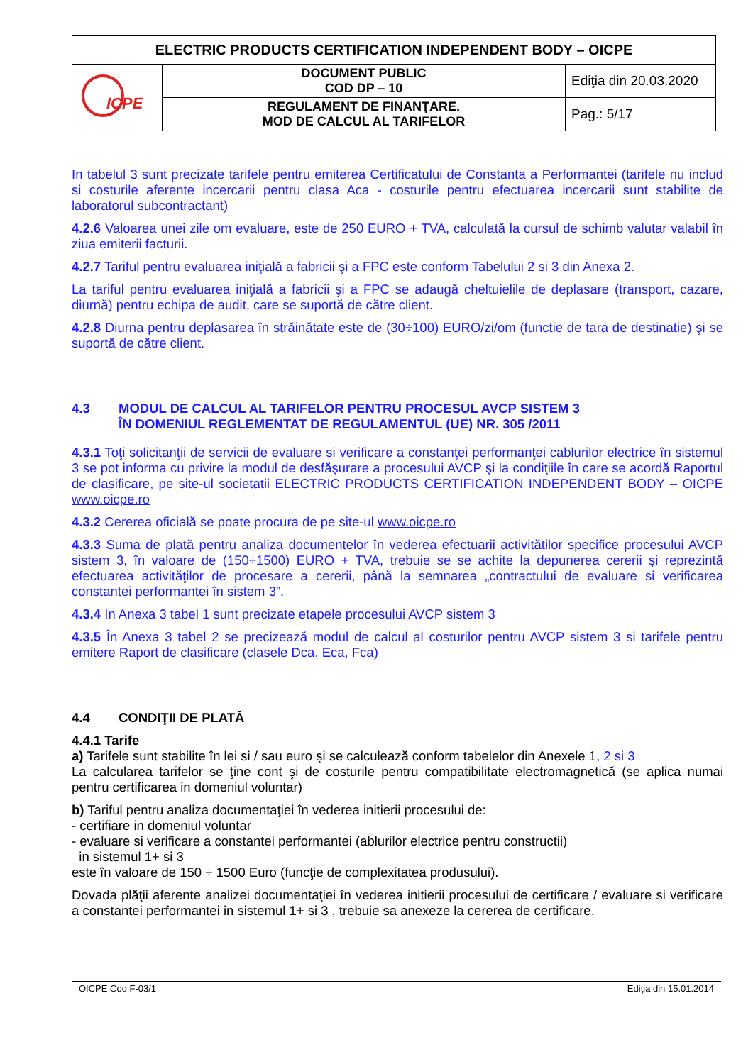| ELECTRIC PRODUCTS CERTIFICATION INDEPENDENT BODY – OICPE | | |
| ICPE | DOCUMENT PUBLIC COD DP – 10 | Ediţia din 20.03.2020 |
| | REGULAMENT DE FINANŢARE. MOD DE CALCUL AL TARIFELOR | Pag.: 5/17 |
In tabelul 3 sunt precizate tarifele pentru emiterea Certificatului de Constanta a Performantei (tarifele nu includ si costurile aferente incercarii pentru clasa Aca - costurile pentru efectuarea incercarii sunt stabilite de laboratorul subcontractant)
4.2.6 Valoarea unei zile om evaluare, este de 250 EURO + TVA, calculată la cursul de schimb valutar valabil în ziua emiterii facturii.
4.2.7 Tariful pentru evaluarea iniţială a fabricii şi a FPC este conform Tabelului 2 si 3 din Anexa 2.
La tariful pentru evaluarea iniţială a fabricii şi a FPC se adaugă cheltuielile de deplasare (transport, cazare, diurnă) pentru echipa de audit, care se suportă de către client.
4.2.8 Diurna pentru deplasarea în străinătate este de (30÷100) EURO/zi/om (functie de tara de destinatie) şi se suportă de către client.
4.3 MODUL DE CALCUL AL TARIFELOR PENTRU PROCESUL AVCP SISTEM 3
ÎN DOMENIUL REGLEMENTAT DE REGULAMENTUL (UE) NR. 305 /2011
4.3.1 Toţi solicitanţii de servicii de evaluare si verificare a constanţei performanţei cablurilor electrice în sistemul 3 se pot informa cu privire la modul de desfăşurare a procesului AVCP şi la condiţiile în care se acordă Raportul de clasificare, pe site-ul societatii ELECTRIC PRODUCTS CERTIFICATION INDEPENDENT BODY – OICPE www.oicpe.ro
4.3.2 Cererea oficială se poate procura de pe site-ul www.oicpe.ro
4.3.3 Suma de plată pentru analiza documentelor în vederea efectuarii activitătilor specifice procesului AVCP sistem 3, în valoare de (150÷1500) EURO + TVA, trebuie se se achite la depunerea cererii şi reprezintă efectuarea activităţilor de procesare a cererii, până la semnarea „contractului de evaluare si verificarea constantei performantei în sistem 3”.
4.3.4 In Anexa 3 tabel 1 sunt precizate etapele procesului AVCP sistem 3
4.3.5 În Anexa 3 tabel 2 se precizează modul de calcul al costurilor pentru AVCP sistem 3 si tarifele pentru emitere Raport de clasificare (clasele Dca, Eca, Fca)
4.4 CONDIŢII DE PLATĂ
4.4.1 Tarife
a) Tarifele sunt stabilite în lei si / sau euro şi se calculează conform tabelelor din Anexele 1, 2 si 3
La calcularea tarifelor se ţine cont şi de costurile pentru compatibilitate electromagnetică (se aplica numai pentru certificarea in domeniul voluntar)
b) Tariful pentru analiza documentaţiei în vederea initierii procesului de:
- certifiare in domeniul voluntar
- evaluare si verificare a constantei performantei (ablurilor electrice pentru constructii)
in sistemul 1+ si 3
este în valoare de 150 ÷ 1500 Euro (funcţie de complexitatea produsului).
Dovada plăţii aferente analizei documentaţiei în vederea initierii procesului de certificare / evaluare si verificare a constantei performantei in sistemul 1+ si 3 , trebuie sa anexeze la cererea de certificare.
OICPE Cod F-03/1 Ediţia din 15.01.2014